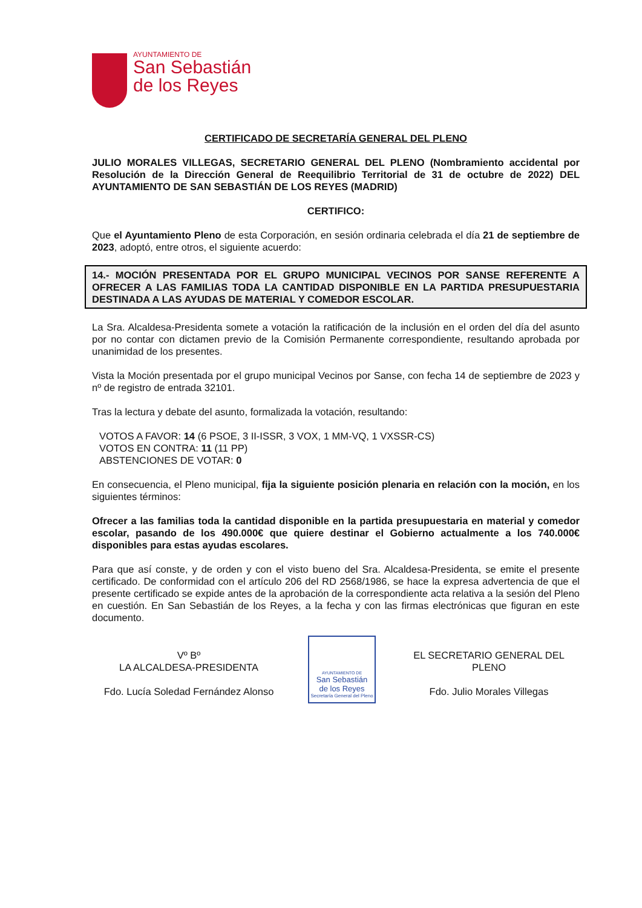AYUNTAMIENTO DE
San Sebastián
de los Reyes
CERTIFICADO DE SECRETARÍA GENERAL DEL PLENO
JULIO MORALES VILLEGAS, SECRETARIO GENERAL DEL PLENO (Nombramiento accidental por Resolución de la Dirección General de Reequilibrio Territorial de 31 de octubre de 2022) DEL AYUNTAMIENTO DE SAN SEBASTIÁN DE LOS REYES (MADRID)
CERTIFICO:
Que el Ayuntamiento Pleno de esta Corporación, en sesión ordinaria celebrada el día 21 de septiembre de 2023, adoptó, entre otros, el siguiente acuerdo:
14.- MOCIÓN PRESENTADA POR EL GRUPO MUNICIPAL VECINOS POR SANSE REFERENTE A OFRECER A LAS FAMILIAS TODA LA CANTIDAD DISPONIBLE EN LA PARTIDA PRESUPUESTARIA DESTINADA A LAS AYUDAS DE MATERIAL Y COMEDOR ESCOLAR.
La Sra. Alcaldesa-Presidenta somete a votación la ratificación de la inclusión en el orden del día del asunto por no contar con dictamen previo de la Comisión Permanente correspondiente, resultando aprobada por unanimidad de los presentes.
Vista la Moción presentada por el grupo municipal Vecinos por Sanse, con fecha 14 de septiembre de 2023 y nº de registro de entrada 32101.
Tras la lectura y debate del asunto, formalizada la votación, resultando:
VOTOS A FAVOR: 14 (6 PSOE, 3 II-ISSR, 3 VOX, 1 MM-VQ, 1 VXSSR-CS)
VOTOS EN CONTRA: 11 (11 PP)
ABSTENCIONES DE VOTAR: 0
En consecuencia, el Pleno municipal, fija la siguiente posición plenaria en relación con la moción, en los siguientes términos:
Ofrecer a las familias toda la cantidad disponible en la partida presupuestaria en material y comedor escolar, pasando de los 490.000€ que quiere destinar el Gobierno actualmente a los 740.000€ disponibles para estas ayudas escolares.
Para que así conste, y de orden y con el visto bueno del Sra. Alcaldesa-Presidenta, se emite el presente certificado. De conformidad con el artículo 206 del RD 2568/1986, se hace la expresa advertencia de que el presente certificado se expide antes de la aprobación de la correspondiente acta relativa a la sesión del Pleno en cuestión. En San Sebastián de los Reyes, a la fecha y con las firmas electrónicas que figuran en este documento.
Vº Bº
LA ALCALDESA-PRESIDENTA
Fdo. Lucía Soledad Fernández Alonso
AYUNTAMIENTO DE
San Sebastián
de los Reyes
Secretaría General del Pleno
EL SECRETARIO GENERAL DEL PLENO
Fdo. Julio Morales Villegas